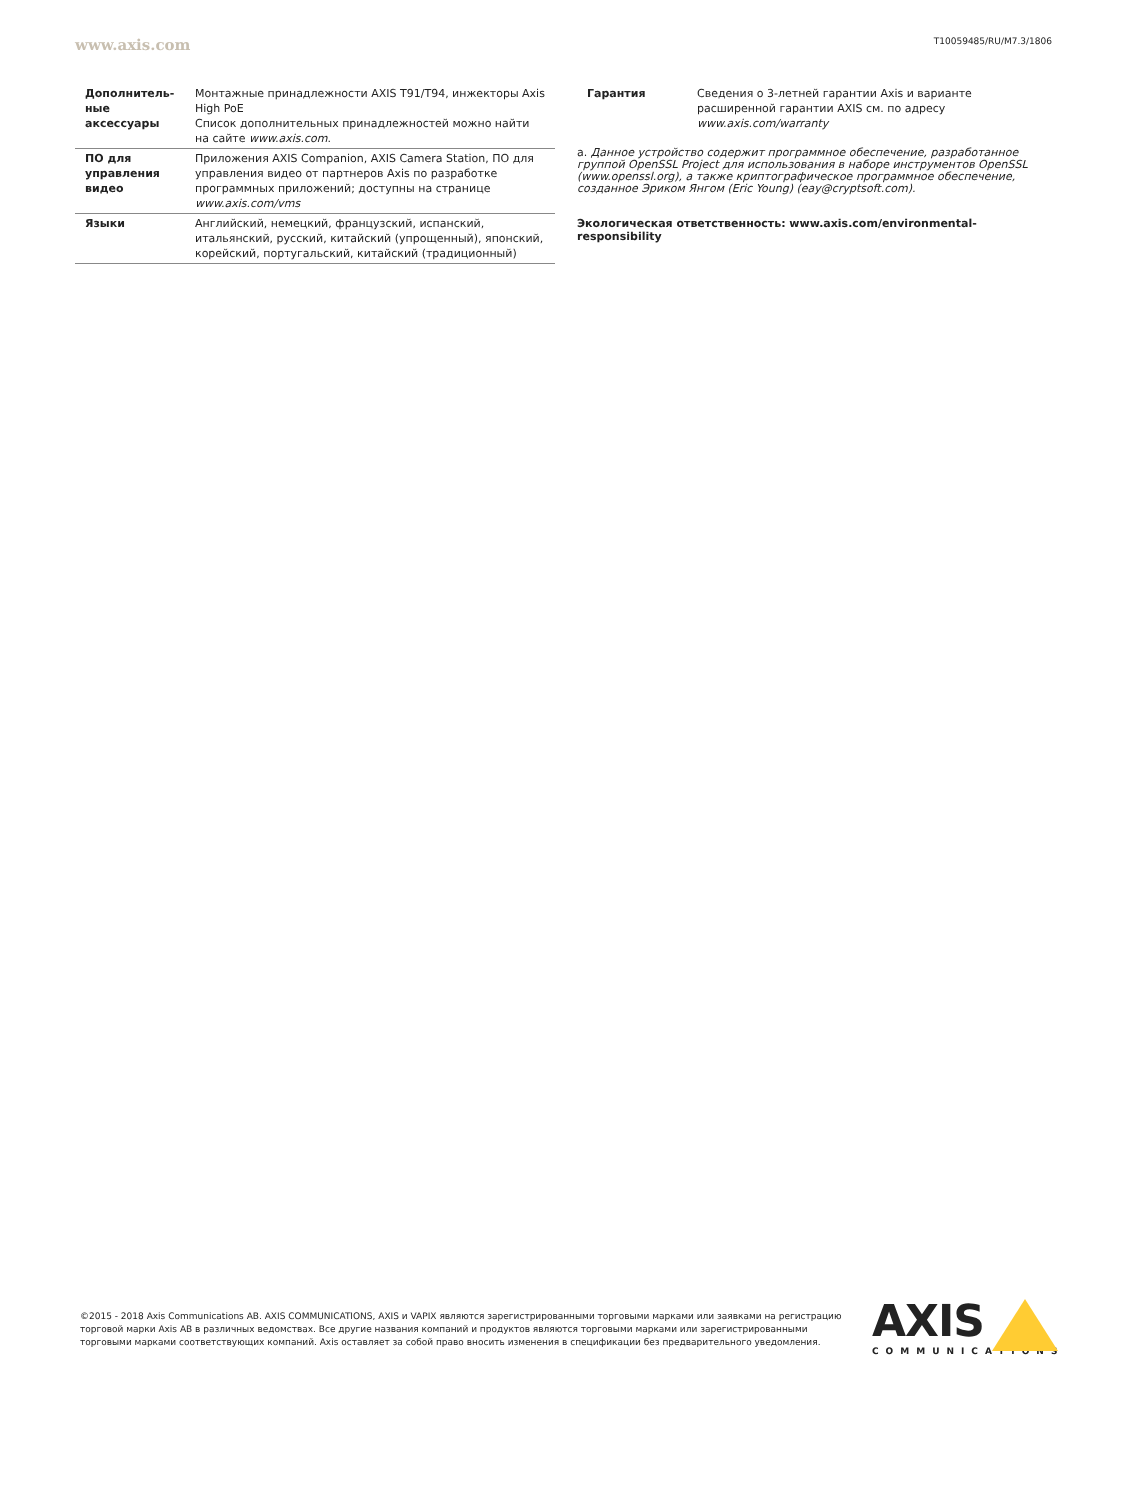www.axis.com T10059485/RU/M7.3/1806
| Дополнитель-ные аксессуары | Монтажные принадлежности AXIS T91/T94, инжекторы Axis High PoE Список дополнительных принадлежностей можно найти на сайте www.axis.com . |
| ПО для управления видео | Приложения AXIS Companion, AXIS Camera Station, ПО для управления видео от партнеров Axis по разработке программных приложений; доступны на странице www.axis.com/vms |
| Языки | Английский, немецкий, французский, испанский, итальянский, русский, китайский (упрощенный), японский, корейский, португальский, китайский (традиционный) |
| Гарантия | Сведения о 3-летней гарантии Axis и варианте расширенной гарантии AXIS см. по адресу www.axis.com/warranty |
a. Данное устройство содержит программное обеспечение, разработанное группой OpenSSL Project для использования в наборе инструментов OpenSSL (www.openssl.org), а также криптографическое программное обеспечение, созданное Эриком Янгом (Eric Young) (eay@cryptsoft.com).
Экологическая ответственность: www.axis.com/environmental-responsibility
©2015 - 2018 Axis Communications AB. AXIS COMMUNICATIONS, AXIS и VAPIX являются зарегистрированными торговыми марками или заявками на регистрацию торговой марки Axis AB в различных ведомствах. Все другие названия компаний и продуктов являются торговыми марками или зарегистрированными торговыми марками соответствующих компаний. Axis оставляет за собой право вносить изменения в спецификации без предварительного уведомления.
AXIS
COMMUNICATIONS